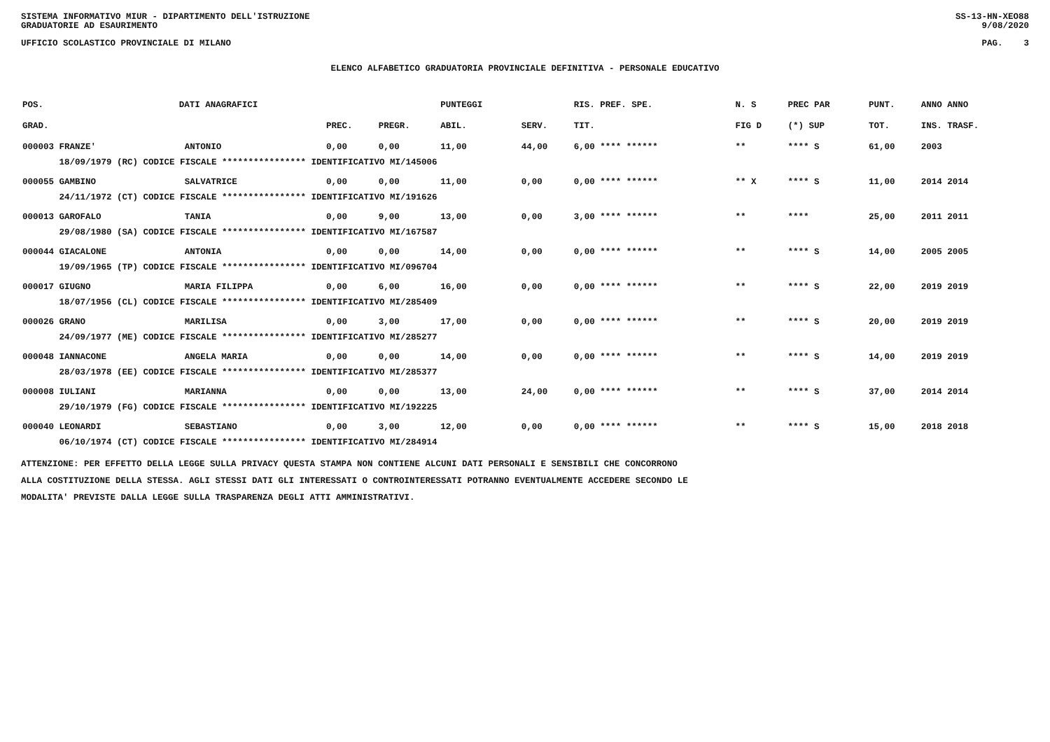SISTEMA INFORMATIVO MIUR - DIPARTIMENTO DELL'ISTRUZIONE SS-13-HN-XEO88
GRADUATORIE AD ESAURIMENTO 9/08/2020
UFFICIO SCOLASTICO PROVINCIALE DI MILANO PAG. 3
ELENCO ALFABETICO GRADUATORIA PROVINCIALE DEFINITIVA - PERSONALE EDUCATIVO
| POS. | DATI ANAGRAFICI | | | | PUNTEGGI | | RIS. PREF. SPE. | | N. S | PREC PAR | PUNT. | ANNO ANNO |
| --- | --- | --- | --- | --- | --- | --- | --- | --- | --- | --- | --- | --- |
| GRAD. | | | PREC. | PREGR. | ABIL. | SERV. | TIT. | | FIG D | (*) SUP | TOT. | INS. TRASF. |
| 000003 FRANZE' | | ANTONIO | 0,00 | 0,00 | 11,00 | 44,00 | 6,00 **** ****** | | ** | **** S | 61,00 | 2003 |
| 18/09/1979 (RC) CODICE FISCALE **************** IDENTIFICATIVO MI/145006 | | | | | | | | | | | | |
| 000055 GAMBINO | | SALVATRICE | 0,00 | 0,00 | 11,00 | 0,00 | 0,00 **** ****** | | ** X | **** S | 11,00 | 2014 2014 |
| 24/11/1972 (CT) CODICE FISCALE **************** IDENTIFICATIVO MI/191626 | | | | | | | | | | | | |
| 000013 GAROFALO | | TANIA | 0,00 | 9,00 | 13,00 | 0,00 | 3,00 **** ****** | | ** | **** | 25,00 | 2011 2011 |
| 29/08/1980 (SA) CODICE FISCALE **************** IDENTIFICATIVO MI/167587 | | | | | | | | | | | | |
| 000044 GIACALONE | | ANTONIA | 0,00 | 0,00 | 14,00 | 0,00 | 0,00 **** ****** | | ** | **** S | 14,00 | 2005 2005 |
| 19/09/1965 (TP) CODICE FISCALE **************** IDENTIFICATIVO MI/096704 | | | | | | | | | | | | |
| 000017 GIUGNO | | MARIA FILIPPA | 0,00 | 6,00 | 16,00 | 0,00 | 0,00 **** ****** | | ** | **** S | 22,00 | 2019 2019 |
| 18/07/1956 (CL) CODICE FISCALE **************** IDENTIFICATIVO MI/285409 | | | | | | | | | | | | |
| 000026 GRANO | | MARILISA | 0,00 | 3,00 | 17,00 | 0,00 | 0,00 **** ****** | | ** | **** S | 20,00 | 2019 2019 |
| 24/09/1977 (ME) CODICE FISCALE **************** IDENTIFICATIVO MI/285277 | | | | | | | | | | | | |
| 000048 IANNACONE | | ANGELA MARIA | 0,00 | 0,00 | 14,00 | 0,00 | 0,00 **** ****** | | ** | **** S | 14,00 | 2019 2019 |
| 28/03/1978 (EE) CODICE FISCALE **************** IDENTIFICATIVO MI/285377 | | | | | | | | | | | | |
| 000008 IULIANI | | MARIANNA | 0,00 | 0,00 | 13,00 | 24,00 | 0,00 **** ****** | | ** | **** S | 37,00 | 2014 2014 |
| 29/10/1979 (FG) CODICE FISCALE **************** IDENTIFICATIVO MI/192225 | | | | | | | | | | | | |
| 000040 LEONARDI | | SEBASTIANO | 0,00 | 3,00 | 12,00 | 0,00 | 0,00 **** ****** | | ** | **** S | 15,00 | 2018 2018 |
| 06/10/1974 (CT) CODICE FISCALE **************** IDENTIFICATIVO MI/284914 | | | | | | | | | | | | |
ATTENZIONE: PER EFFETTO DELLA LEGGE SULLA PRIVACY QUESTA STAMPA NON CONTIENE ALCUNI DATI PERSONALI E SENSIBILI CHE CONCORRONO
ALLA COSTITUZIONE DELLA STESSA. AGLI STESSI DATI GLI INTERESSATI O CONTROINTERESSATI POTRANNO EVENTUALMENTE ACCEDERE SECONDO LE
MODALITA' PREVISTE DALLA LEGGE SULLA TRASPARENZA DEGLI ATTI AMMINISTRATIVI.